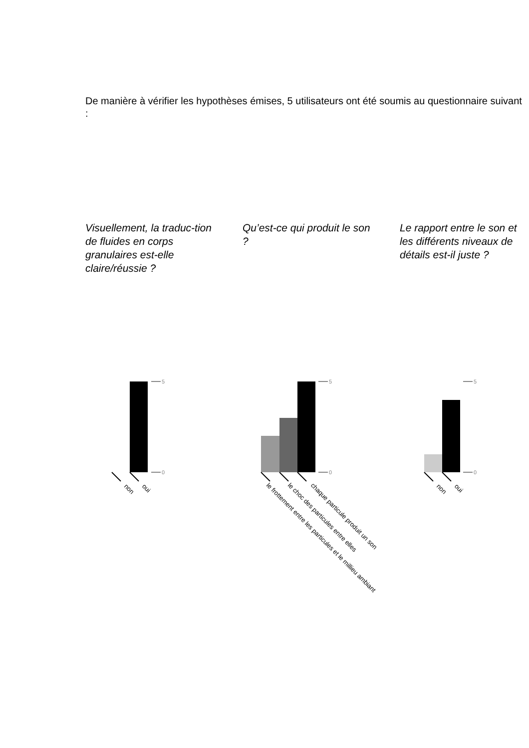De manière à vérifier les hypothèses émises, 5 utilisateurs ont été soumis au questionnaire suivant :
Visuellement, la traduc-tion de fluides en corps granulaires est-elle claire/réussie ?
Qu’est-ce qui produit le son ?
Le rapport entre le son et les différents niveaux de détails est-il juste ?
5
0
5
0
5
0
non
oui
le frottement entre les particules et le millieu ambiant
le choc des particules entre elles
chaque particule produit un son
non
oui